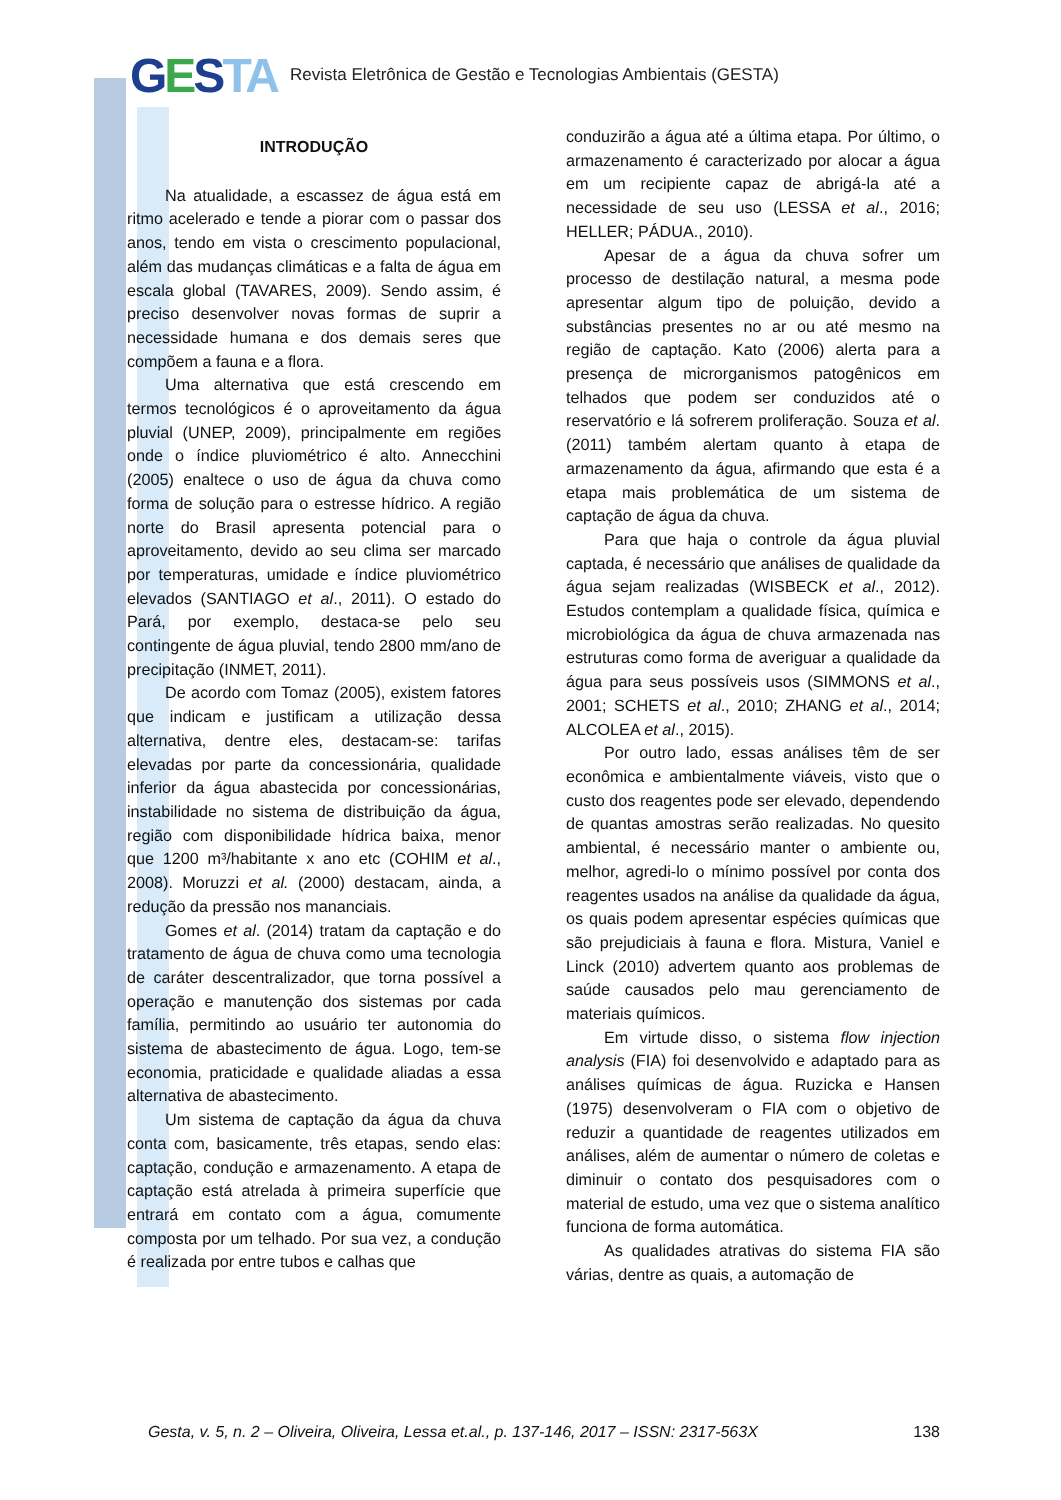GESTA
Revista Eletrônica de Gestão e Tecnologias Ambientais (GESTA)
INTRODUÇÃO
Na atualidade, a escassez de água está em ritmo acelerado e tende a piorar com o passar dos anos, tendo em vista o crescimento populacional, além das mudanças climáticas e a falta de água em escala global (TAVARES, 2009). Sendo assim, é preciso desenvolver novas formas de suprir a necessidade humana e dos demais seres que compõem a fauna e a flora.
Uma alternativa que está crescendo em termos tecnológicos é o aproveitamento da água pluvial (UNEP, 2009), principalmente em regiões onde o índice pluviométrico é alto. Annecchini (2005) enaltece o uso de água da chuva como forma de solução para o estresse hídrico. A região norte do Brasil apresenta potencial para o aproveitamento, devido ao seu clima ser marcado por temperaturas, umidade e índice pluviométrico elevados (SANTIAGO et al., 2011). O estado do Pará, por exemplo, destaca-se pelo seu contingente de água pluvial, tendo 2800 mm/ano de precipitação (INMET, 2011).
De acordo com Tomaz (2005), existem fatores que indicam e justificam a utilização dessa alternativa, dentre eles, destacam-se: tarifas elevadas por parte da concessionária, qualidade inferior da água abastecida por concessionárias, instabilidade no sistema de distribuição da água, região com disponibilidade hídrica baixa, menor que 1200 m³/habitante x ano etc (COHIM et al., 2008). Moruzzi et al. (2000) destacam, ainda, a redução da pressão nos mananciais.
Gomes et al. (2014) tratam da captação e do tratamento de água de chuva como uma tecnologia de caráter descentralizador, que torna possível a operação e manutenção dos sistemas por cada família, permitindo ao usuário ter autonomia do sistema de abastecimento de água. Logo, tem-se economia, praticidade e qualidade aliadas a essa alternativa de abastecimento.
Um sistema de captação da água da chuva conta com, basicamente, três etapas, sendo elas: captação, condução e armazenamento. A etapa de captação está atrelada à primeira superfície que entrará em contato com a água, comumente composta por um telhado. Por sua vez, a condução é realizada por entre tubos e calhas que
conduzirão a água até a última etapa. Por último, o armazenamento é caracterizado por alocar a água em um recipiente capaz de abrigá-la até a necessidade de seu uso (LESSA et al., 2016; HELLER; PÁDUA., 2010).
Apesar de a água da chuva sofrer um processo de destilação natural, a mesma pode apresentar algum tipo de poluição, devido a substâncias presentes no ar ou até mesmo na região de captação. Kato (2006) alerta para a presença de microrganismos patogênicos em telhados que podem ser conduzidos até o reservatório e lá sofrerem proliferação. Souza et al. (2011) também alertam quanto à etapa de armazenamento da água, afirmando que esta é a etapa mais problemática de um sistema de captação de água da chuva.
Para que haja o controle da água pluvial captada, é necessário que análises de qualidade da água sejam realizadas (WISBECK et al., 2012). Estudos contemplam a qualidade física, química e microbiológica da água de chuva armazenada nas estruturas como forma de averiguar a qualidade da água para seus possíveis usos (SIMMONS et al., 2001; SCHETS et al., 2010; ZHANG et al., 2014; ALCOLEA et al., 2015).
Por outro lado, essas análises têm de ser econômica e ambientalmente viáveis, visto que o custo dos reagentes pode ser elevado, dependendo de quantas amostras serão realizadas. No quesito ambiental, é necessário manter o ambiente ou, melhor, agredi-lo o mínimo possível por conta dos reagentes usados na análise da qualidade da água, os quais podem apresentar espécies químicas que são prejudiciais à fauna e flora. Mistura, Vaniel e Linck (2010) advertem quanto aos problemas de saúde causados pelo mau gerenciamento de materiais químicos.
Em virtude disso, o sistema flow injection analysis (FIA) foi desenvolvido e adaptado para as análises químicas de água. Ruzicka e Hansen (1975) desenvolveram o FIA com o objetivo de reduzir a quantidade de reagentes utilizados em análises, além de aumentar o número de coletas e diminuir o contato dos pesquisadores com o material de estudo, uma vez que o sistema analítico funciona de forma automática.
As qualidades atrativas do sistema FIA são várias, dentre as quais, a automação de
Gesta, v. 5, n. 2 – Oliveira, Oliveira, Lessa et.al., p. 137-146, 2017 – ISSN: 2317-563X 138